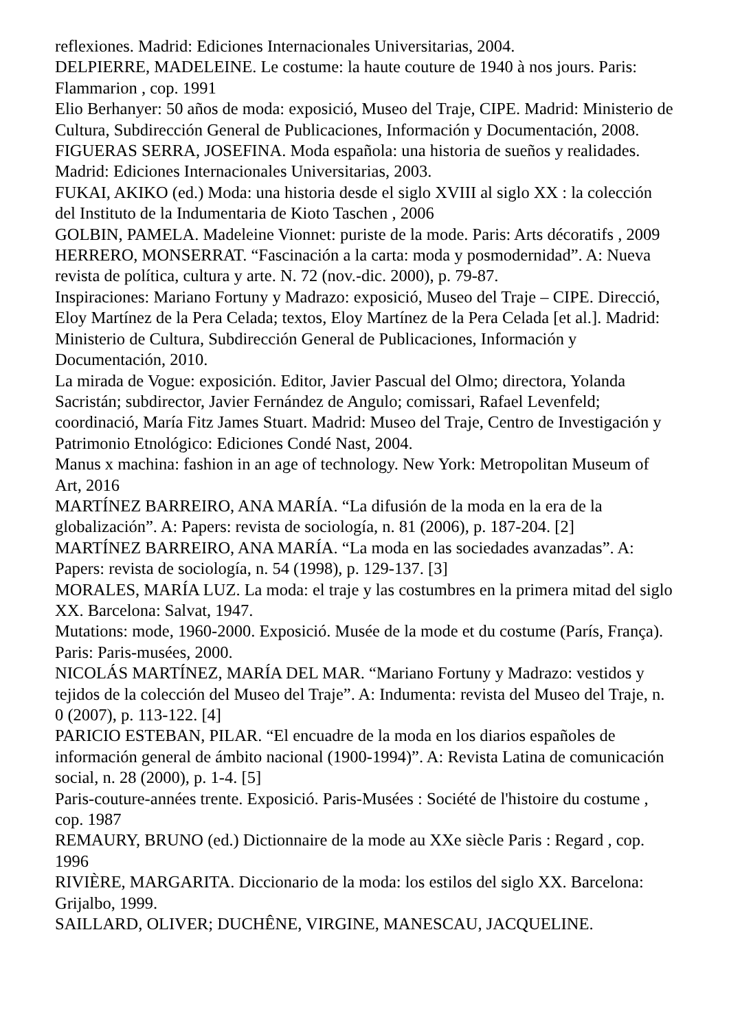reflexiones. Madrid: Ediciones Internacionales Universitarias, 2004.
DELPIERRE, MADELEINE. Le costume: la haute couture de 1940 à nos jours. Paris: Flammarion , cop. 1991
Elio Berhanyer: 50 años de moda: exposició, Museo del Traje, CIPE. Madrid: Ministerio de Cultura, Subdirección General de Publicaciones, Información y Documentación, 2008.
FIGUERAS SERRA, JOSEFINA. Moda española: una historia de sueños y realidades. Madrid: Ediciones Internacionales Universitarias, 2003.
FUKAI, AKIKO (ed.) Moda: una historia desde el siglo XVIII al siglo XX : la colección del Instituto de la Indumentaria de Kioto Taschen , 2006
GOLBIN, PAMELA. Madeleine Vionnet: puriste de la mode. Paris: Arts décoratifs , 2009
HERRERO, MONSERRAT. “Fascinación a la carta: moda y posmodernidad”. A: Nueva revista de política, cultura y arte. N. 72 (nov.-dic. 2000), p. 79-87.
Inspiraciones: Mariano Fortuny y Madrazo: exposició, Museo del Traje – CIPE. Direcció, Eloy Martínez de la Pera Celada; textos, Eloy Martínez de la Pera Celada [et al.]. Madrid: Ministerio de Cultura, Subdirección General de Publicaciones, Información y Documentación, 2010.
La mirada de Vogue: exposición. Editor, Javier Pascual del Olmo; directora, Yolanda Sacristán; subdirector, Javier Fernández de Angulo; comissari, Rafael Levenfeld; coordinació, María Fitz James Stuart. Madrid: Museo del Traje, Centro de Investigación y Patrimonio Etnológico: Ediciones Condé Nast, 2004.
Manus x machina: fashion in an age of technology. New York: Metropolitan Museum of Art, 2016
MARTÍNEZ BARREIRO, ANA MARÍA. “La difusión de la moda en la era de la globalización”. A: Papers: revista de sociología, n. 81 (2006), p. 187-204. [2]
MARTÍNEZ BARREIRO, ANA MARÍA. “La moda en las sociedades avanzadas”. A: Papers: revista de sociología, n. 54 (1998), p. 129-137. [3]
MORALES, MARÍA LUZ. La moda: el traje y las costumbres en la primera mitad del siglo XX. Barcelona: Salvat, 1947.
Mutations: mode, 1960-2000. Exposició. Musée de la mode et du costume (París, França). Paris: Paris-musées, 2000.
NICOLÁS MARTÍNEZ, MARÍA DEL MAR. “Mariano Fortuny y Madrazo: vestidos y tejidos de la colección del Museo del Traje”. A: Indumenta: revista del Museo del Traje, n. 0 (2007), p. 113-122. [4]
PARICIO ESTEBAN, PILAR. “El encuadre de la moda en los diarios españoles de información general de ámbito nacional (1900-1994)”. A: Revista Latina de comunicación social, n. 28 (2000), p. 1-4. [5]
Paris-couture-années trente. Exposició. Paris-Musées : Société de l'histoire du costume , cop. 1987
REMAURY, BRUNO (ed.) Dictionnaire de la mode au XXe siècle Paris : Regard , cop. 1996
RIVIÈRE, MARGARITA. Diccionario de la moda: los estilos del siglo XX. Barcelona: Grijalbo, 1999.
SAILLARD, OLIVER; DUCHÊNE, VIRGINE, MANESCAU, JACQUELINE.